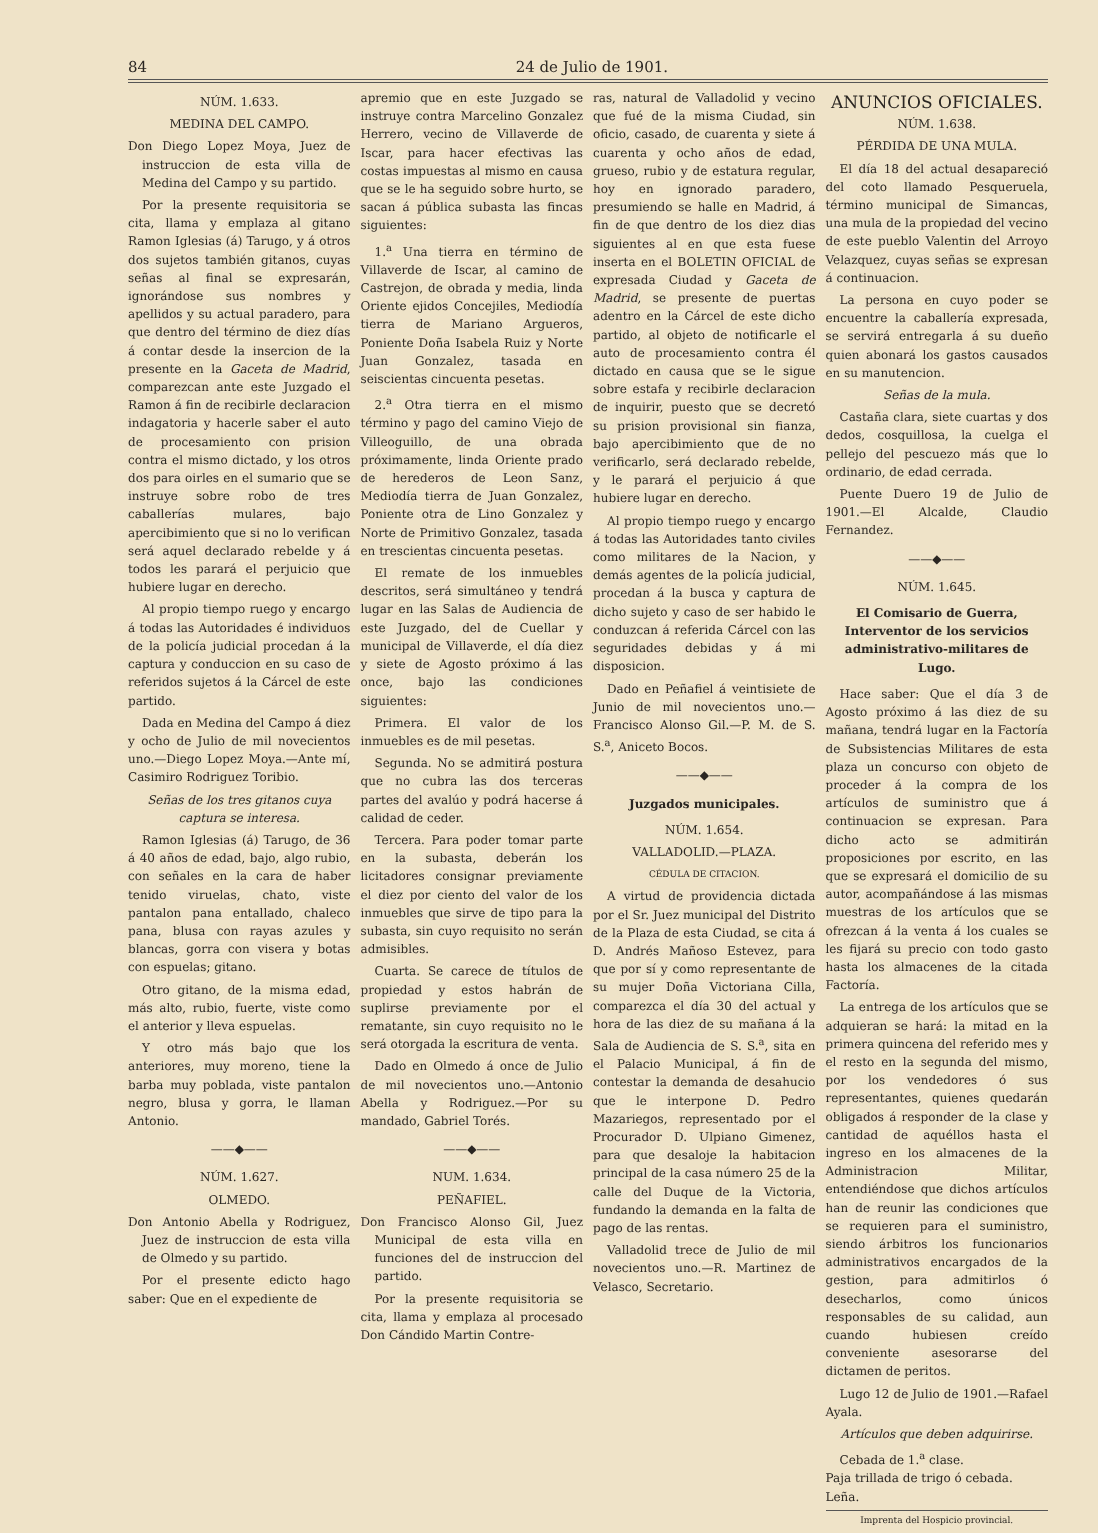84 24 de Julio de 1901.
NÚM. 1.633.
MEDINA DEL CAMPO.
Don Diego Lopez Moya, Juez de instruccion de esta villa de Medina del Campo y su partido.
Por la presente requisitoria se cita, llama y emplaza al gitano Ramon Iglesias (á) Tarugo, y á otros dos sujetos también gitanos, cuyas señas al final se expresarán, ignorándose sus nombres y apellidos y su actual paradero, para que dentro del término de diez días á contar desde la insercion de la presente en la Gaceta de Madrid, comparezcan ante este Juzgado el Ramon á fin de recibirle declaracion indagatoria y hacerle saber el auto de procesamiento con prision contra el mismo dictado, y los otros dos para oirles en el sumario que se instruye sobre robo de tres caballerías mulares, bajo apercibimiento que si no lo verifican será aquel declarado rebelde y á todos les parará el perjuicio que hubiere lugar en derecho.
Al propio tiempo ruego y encargo á todas las Autoridades é individuos de la policía judicial procedan á la captura y conduccion en su caso de referidos sujetos á la Cárcel de este partido.
Dada en Medina del Campo á diez y ocho de Julio de mil novecientos uno.—Diego Lopez Moya.—Ante mí, Casimiro Rodriguez Toribio.
Señas de los tres gitanos cuya captura se interesa.
Ramon Iglesias (á) Tarugo, de 36 á 40 años de edad, bajo, algo rubio, con señales en la cara de haber tenido viruelas, chato, viste pantalon pana entallado, chaleco pana, blusa con rayas azules y blancas, gorra con visera y botas con espuelas; gitano.
Otro gitano, de la misma edad, más alto, rubio, fuerte, viste como el anterior y lleva espuelas.
Y otro más bajo que los anteriores, muy moreno, tiene la barba muy poblada, viste pantalon negro, blusa y gorra, le llaman Antonio.
——◆——
NÚM. 1.627.
OLMEDO.
Don Antonio Abella y Rodriguez, Juez de instruccion de esta villa de Olmedo y su partido.
Por el presente edicto hago saber: Que en el expediente de
apremio que en este Juzgado se instruye contra Marcelino Gonzalez Herrero, vecino de Villaverde de Iscar, para hacer efectivas las costas impuestas al mismo en causa que se le ha seguido sobre hurto, se sacan á pública subasta las fincas siguientes:
1.<sup>a</sup> Una tierra en término de Villaverde de Iscar, al camino de Castrejon, de obrada y media, linda Oriente ejidos Concejiles, Mediodía tierra de Mariano Argueros, Poniente Doña Isabela Ruiz y Norte Juan Gonzalez, tasada en seiscientas cincuenta pesetas.
2.<sup>a</sup> Otra tierra en el mismo término y pago del camino Viejo de Villeoguillo, de una obrada próximamente, linda Oriente prado de herederos de Leon Sanz, Mediodía tierra de Juan Gonzalez, Poniente otra de Lino Gonzalez y Norte de Primitivo Gonzalez, tasada en trescientas cincuenta pesetas.
El remate de los inmuebles descritos, será simultáneo y tendrá lugar en las Salas de Audiencia de este Juzgado, del de Cuellar y municipal de Villaverde, el día diez y siete de Agosto próximo á las once, bajo las condiciones siguientes:
Primera. El valor de los inmuebles es de mil pesetas.
Segunda. No se admitirá postura que no cubra las dos terceras partes del avalúo y podrá hacerse á calidad de ceder.
Tercera. Para poder tomar parte en la subasta, deberán los licitadores consignar previamente el diez por ciento del valor de los inmuebles que sirve de tipo para la subasta, sin cuyo requisito no serán admisibles.
Cuarta. Se carece de títulos de propiedad y estos habrán de suplirse previamente por el rematante, sin cuyo requisito no le será otorgada la escritura de venta.
Dado en Olmedo á once de Julio de mil novecientos uno.—Antonio Abella y Rodriguez.—Por su mandado, Gabriel Torés.
——◆——
NUM. 1.634.
PEÑAFIEL.
Don Francisco Alonso Gil, Juez Municipal de esta villa en funciones del de instruccion del partido.
Por la presente requisitoria se cita, llama y emplaza al procesado Don Cándido Martin Contre-
ras, natural de Valladolid y vecino que fué de la misma Ciudad, sin oficio, casado, de cuarenta y siete á cuarenta y ocho años de edad, grueso, rubio y de estatura regular, hoy en ignorado paradero, presumiendo se halle en Madrid, á fin de que dentro de los diez dias siguientes al en que esta fuese inserta en el BOLETIN OFICIAL de expresada Ciudad y Gaceta de Madrid, se presente de puertas adentro en la Cárcel de este dicho partido, al objeto de notificarle el auto de procesamiento contra él dictado en causa que se le sigue sobre estafa y recibirle declaracion de inquirir, puesto que se decretó su prision provisional sin fianza, bajo apercibimiento que de no verificarlo, será declarado rebelde, y le parará el perjuicio á que hubiere lugar en derecho.
Al propio tiempo ruego y encargo á todas las Autoridades tanto civiles como militares de la Nacion, y demás agentes de la policía judicial, procedan á la busca y captura de dicho sujeto y caso de ser habido le conduzcan á referida Cárcel con las seguridades debidas y á mi disposicion.
Dado en Peñafiel á veintisiete de Junio de mil novecientos uno.—Francisco Alonso Gil.—P. M. de S. S.<sup>a</sup>, Aniceto Bocos.
——◆——
Juzgados municipales.
NÚM. 1.654.
VALLADOLID.—PLAZA.
CÉDULA DE CITACION.
A virtud de providencia dictada por el Sr. Juez municipal del Distrito de la Plaza de esta Ciudad, se cita á D. Andrés Mañoso Estevez, para que por sí y como representante de su mujer Doña Victoriana Cilla, comparezca el día 30 del actual y hora de las diez de su mañana á la Sala de Audiencia de S. S.<sup>a</sup>, sita en el Palacio Municipal, á fin de contestar la demanda de desahucio que le interpone D. Pedro Mazariegos, representado por el Procurador D. Ulpiano Gimenez, para que desaloje la habitacion principal de la casa número 25 de la calle del Duque de la Victoria, fundando la demanda en la falta de pago de las rentas.
Valladolid trece de Julio de mil novecientos uno.—R. Martinez de Velasco, Secretario.
ANUNCIOS OFICIALES.
NÚM. 1.638.
PÉRDIDA DE UNA MULA.
El día 18 del actual desapareció del coto llamado Pesqueruela, término municipal de Simancas, una mula de la propiedad del vecino de este pueblo Valentin del Arroyo Velazquez, cuyas señas se expresan á continuacion.
La persona en cuyo poder se encuentre la caballería expresada, se servirá entregarla á su dueño quien abonará los gastos causados en su manutencion.
Señas de la mula.
Castaña clara, siete cuartas y dos dedos, cosquillosa, la cuelga el pellejo del pescuezo más que lo ordinario, de edad cerrada.
Puente Duero 19 de Julio de 1901.—El Alcalde, Claudio Fernandez.
——◆——
NÚM. 1.645.
El Comisario de Guerra, Interventor de los servicios administrativo-militares de Lugo.
Hace saber: Que el día 3 de Agosto próximo á las diez de su mañana, tendrá lugar en la Factoría de Subsistencias Militares de esta plaza un concurso con objeto de proceder á la compra de los artículos de suministro que á continuacion se expresan. Para dicho acto se admitirán proposiciones por escrito, en las que se expresará el domicilio de su autor, acompañándose á las mismas muestras de los artículos que se ofrezcan á la venta á los cuales se les fijará su precio con todo gasto hasta los almacenes de la citada Factoría.
La entrega de los artículos que se adquieran se hará: la mitad en la primera quincena del referido mes y el resto en la segunda del mismo, por los vendedores ó sus representantes, quienes quedarán obligados á responder de la clase y cantidad de aquéllos hasta el ingreso en los almacenes de la Administracion Militar, entendiéndose que dichos artículos han de reunir las condiciones que se requieren para el suministro, siendo árbitros los funcionarios administrativos encargados de la gestion, para admitirlos ó desecharlos, como únicos responsables de su calidad, aun cuando hubiesen creído conveniente asesorarse del dictamen de peritos.
Lugo 12 de Julio de 1901.—Rafael Ayala.
Artículos que deben adquirirse.
Cebada de 1.<sup>a</sup> clase.
Paja trillada de trigo ó cebada.
Leña.
Imprenta del Hospicio provincial.